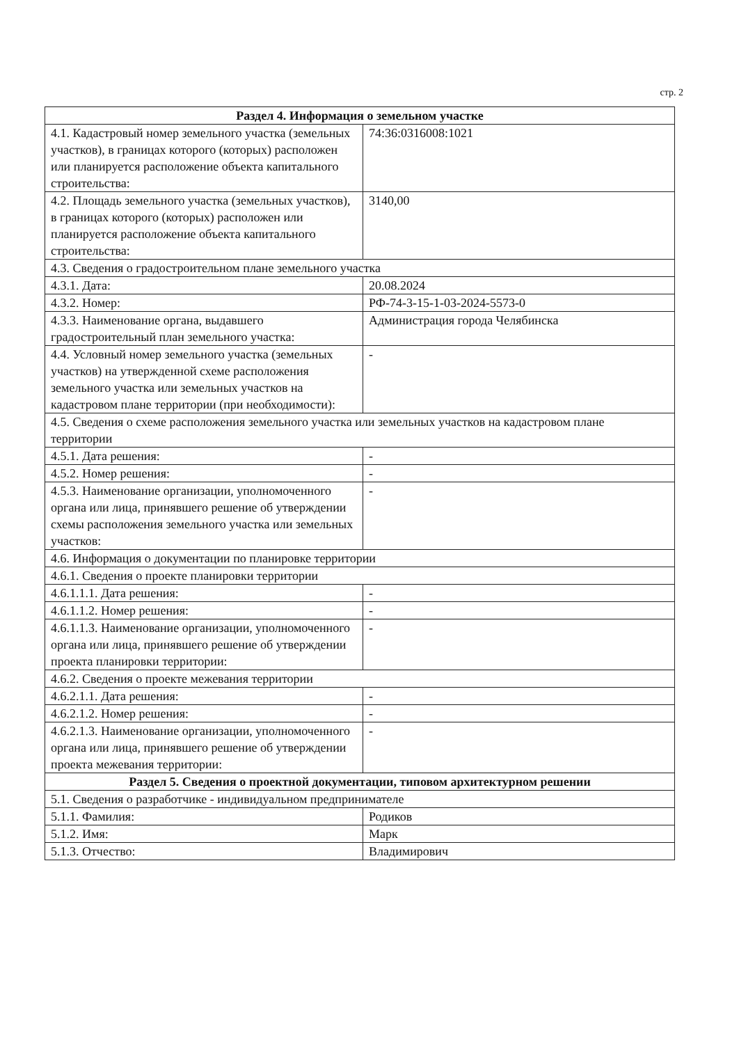стр. 2
| Раздел 4. Информация о земельном участке | |
| --- | --- |
| 4.1. Кадастровый номер земельного участка (земельных участков), в границах которого (которых) расположен или планируется расположение объекта капитального строительства: | 74:36:0316008:1021 |
| 4.2. Площадь земельного участка (земельных участков), в границах которого (которых) расположен или планируется расположение объекта капитального строительства: | 3140,00 |
| 4.3. Сведения о градостроительном плане земельного участка | |
| 4.3.1. Дата: | 20.08.2024 |
| 4.3.2. Номер: | РФ-74-3-15-1-03-2024-5573-0 |
| 4.3.3. Наименование органа, выдавшего градостроительный план земельного участка: | Администрация города Челябинска |
| 4.4. Условный номер земельного участка (земельных участков) на утвержденной схеме расположения земельного участка или земельных участков на кадастровом плане территории (при необходимости): | - |
| 4.5. Сведения о схеме расположения земельного участка или земельных участков на кадастровом плане территории | |
| 4.5.1. Дата решения: | - |
| 4.5.2. Номер решения: | - |
| 4.5.3. Наименование организации, уполномоченного органа или лица, принявшего решение об утверждении схемы расположения земельного участка или земельных участков: | - |
| 4.6. Информация о документации по планировке территории | |
| 4.6.1. Сведения о проекте планировки территории | |
| 4.6.1.1.1. Дата решения: | - |
| 4.6.1.1.2. Номер решения: | - |
| 4.6.1.1.3. Наименование организации, уполномоченного органа или лица, принявшего решение об утверждении проекта планировки территории: | - |
| 4.6.2. Сведения о проекте межевания территории | |
| 4.6.2.1.1. Дата решения: | - |
| 4.6.2.1.2. Номер решения: | - |
| 4.6.2.1.3. Наименование организации, уполномоченного органа или лица, принявшего решение об утверждении проекта межевания территории: | - |
| Раздел 5. Сведения о проектной документации, типовом архитектурном решении | |
| 5.1. Сведения о разработчике - индивидуальном предпринимателе | |
| 5.1.1. Фамилия: | Родиков |
| 5.1.2. Имя: | Марк |
| 5.1.3. Отчество: | Владимирович |